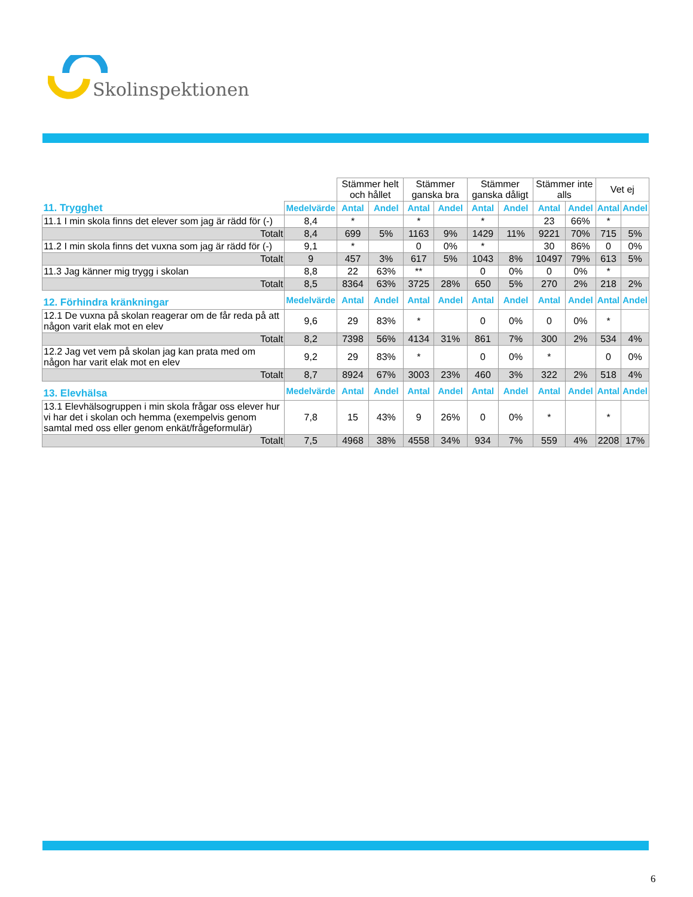Skolinspektionen
| | | Stämmer helt och hållet | | Stämmer ganska bra | | Stämmer ganska dåligt | | Stämmer inte alls | | Vet ej | |
| 11. Trygghet | Medelvärde | Antal | Andel | Antal | Andel | Antal | Andel | Antal | Andel | Antal | Andel |
| 11.1 I min skola finns det elever som jag är rädd för (-) | 8,4 | * | | * | | * | | 23 | 66% | * | |
| Totalt | 8,4 | 699 | 5% | 1163 | 9% | 1429 | 11% | 9221 | 70% | 715 | 5% |
| 11.2 I min skola finns det vuxna som jag är rädd för (-) | 9,1 | * | | 0 | 0% | * | | 30 | 86% | 0 | 0% |
| Totalt | 9 | 457 | 3% | 617 | 5% | 1043 | 8% | 10497 | 79% | 613 | 5% |
| 11.3 Jag känner mig trygg i skolan | 8,8 | 22 | 63% | ** | | 0 | 0% | 0 | 0% | * | |
| Totalt | 8,5 | 8364 | 63% | 3725 | 28% | 650 | 5% | 270 | 2% | 218 | 2% |
| 12. Förhindra kränkningar | Medelvärde | Antal | Andel | Antal | Andel | Antal | Andel | Antal | Andel | Antal | Andel |
| 12.1 De vuxna på skolan reagerar om de får reda på att någon varit elak mot en elev | 9,6 | 29 | 83% | * | | 0 | 0% | 0 | 0% | * | |
| Totalt | 8,2 | 7398 | 56% | 4134 | 31% | 861 | 7% | 300 | 2% | 534 | 4% |
| 12.2 Jag vet vem på skolan jag kan prata med om någon har varit elak mot en elev | 9,2 | 29 | 83% | * | | 0 | 0% | * | | 0 | 0% |
| Totalt | 8,7 | 8924 | 67% | 3003 | 23% | 460 | 3% | 322 | 2% | 518 | 4% |
| 13. Elevhälsa | Medelvärde | Antal | Andel | Antal | Andel | Antal | Andel | Antal | Andel | Antal | Andel |
| 13.1 Elevhälsogruppen i min skola frågar oss elever hur vi har det i skolan och hemma (exempelvis genom samtal med oss eller genom enkät/frågeformulär) | 7,8 | 15 | 43% | 9 | 26% | 0 | 0% | * | | * | |
| Totalt | 7,5 | 4968 | 38% | 4558 | 34% | 934 | 7% | 559 | 4% | 2208 | 17% |
6